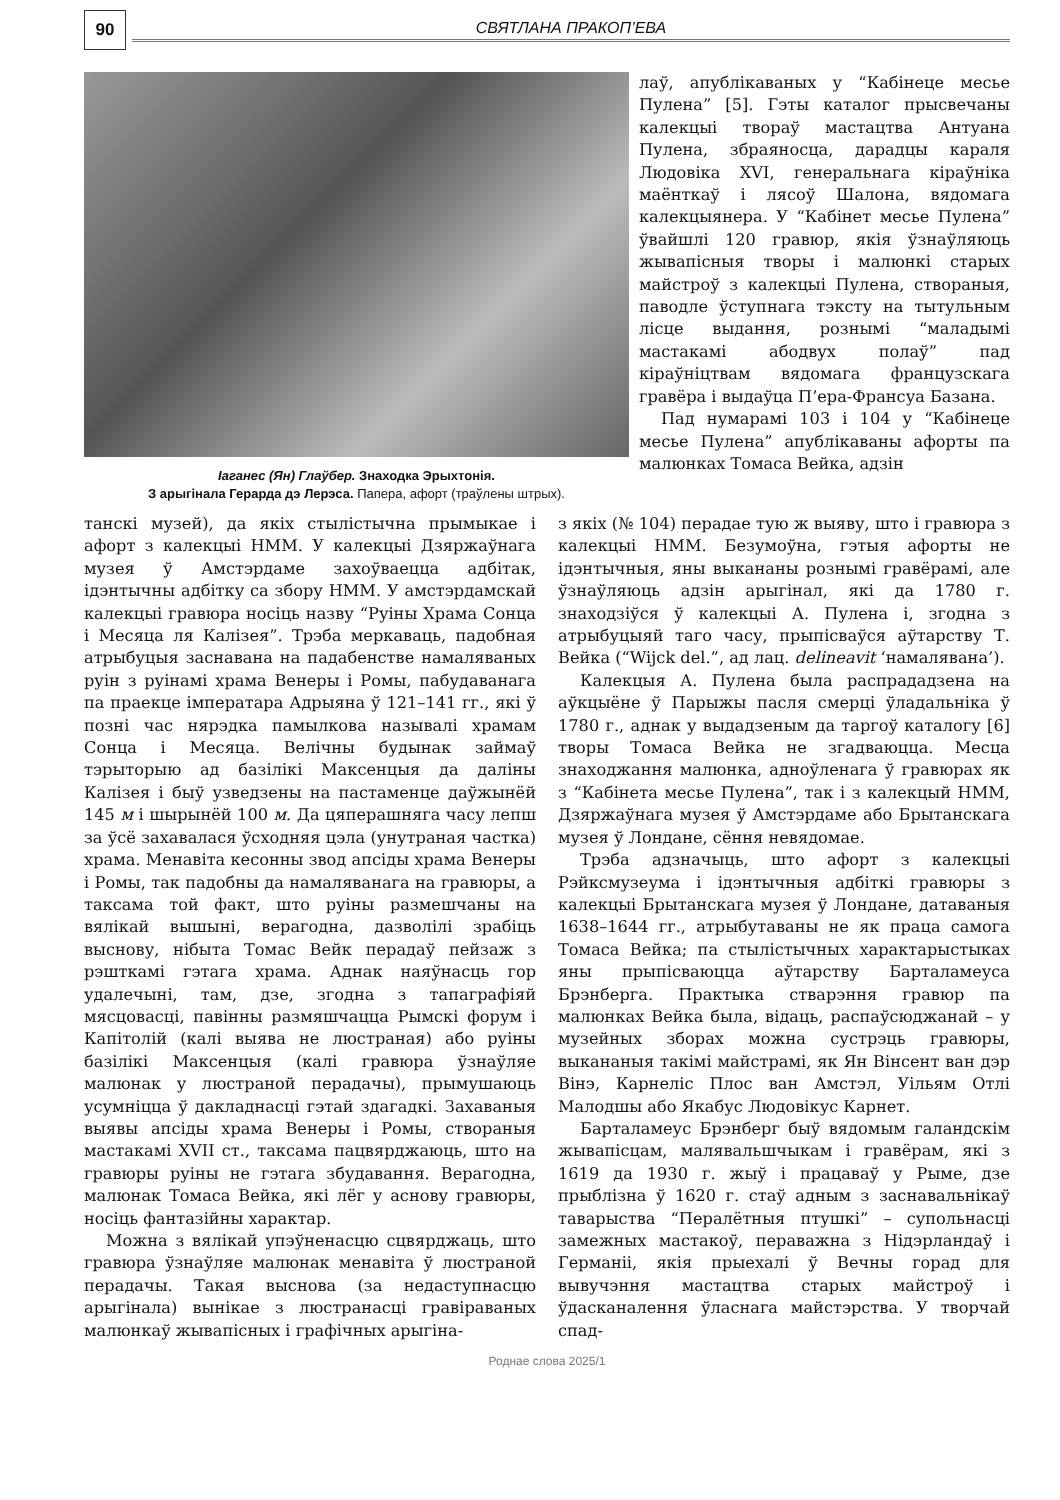90
СВЯТЛАНА ПРАКОП’ЕВА
Іаганес (Ян) Глаўбер. Знаходка Эрыхтонія.
З арыгінала Герарда дэ Лерэса. Папера, афорт (траўлены штрых).
лаў, апублікаваных у “Кабінеце месье Пулена” [5]. Гэты каталог прысвечаны калекцыі твораў мастацтва Антуана Пулена, збраяносца, дарадцы караля Людовіка XVI, генеральнага кіраўніка маёнткаў і лясоў Шалона, вядомага калекцыянера. У “Кабінет месье Пулена” ўвайшлі 120 гравюр, якія ўзнаўляюць жывапісныя творы і малюнкі старых майстроў з калекцыі Пулена, створаныя, паводле ўступнага тэксту на тытульным лісце выдання, рознымі “маладымі мастакамі абодвух полаў” пад кіраўніцтвам вядомага французскага гравёра і выдаўца П’ера-Франсуа Базана.
Пад нумарамі 103 і 104 у “Кабінеце месье Пулена” апублікаваны афорты па малюнках Томаса Вейка, адзін
танскі музей), да якіх стылістычна прымыкае і афорт з калекцыі НММ. У калекцыі Дзяржаўнага музея ў Амстэрдаме захоўваецца адбітак, ідэнтычны адбітку са збору НММ. У амстэрдамскай калекцыі гравюра носіць назву “Руіны Храма Сонца і Месяца ля Калізея”. Трэба меркаваць, падобная атрыбуцыя заснавана на падабенстве намаляваных руін з руінамі храма Венеры і Ромы, пабудаванага па праекце імператара Адрыяна ў 121–141 гг., які ў позні час нярэдка памылкова называлі храмам Сонца і Месяца. Велічны будынак займаў тэрыторыю ад базілікі Максенцыя да даліны Калізея і быў узведзены на пастаменце даўжынёй 145 м і шырынёй 100 м. Да цяперашняга часу лепш за ўсё захавалася ўсходняя цэла (унутраная частка) храма. Менавіта кесонны звод апсіды храма Венеры і Ромы, так падобны да намаляванага на гравюры, а таксама той факт, што руіны размешчаны на вялікай вышыні, верагодна, дазволілі зрабіць выснову, нібыта Томас Вейк перадаў пейзаж з рэшткамі гэтага храма. Аднак наяўнасць гор удалечыні, там, дзе, згодна з тапаграфіяй мясцовасці, павінны размяшчацца Рымскі форум і Капітолій (калі выява не люстраная) або руіны базілікі Максенцыя (калі гравюра ўзнаўляе малюнак у люстраной перадачы), прымушаюць усумніцца ў дакладнасці гэтай здагадкі. Захаваныя выявы апсіды храма Венеры і Ромы, створаныя мастакамі XVII ст., таксама пацвярджаюць, што на гравюры руіны не гэтага збудавання. Верагодна, малюнак Томаса Вейка, які лёг у аснову гравюры, носіць фантазійны характар.
Можна з вялікай упэўненасцю сцвярджаць, што гравюра ўзнаўляе малюнак менавіта ў люстраной перадачы. Такая выснова (за недаступнасцю арыгінала) вынікае з люстранасці гравіраваных малюнкаў жывапісных і графічных арыгіна-
з якіх (№ 104) перадае тую ж выяву, што і гравюра з калекцыі НММ. Безумоўна, гэтыя афорты не ідэнтычныя, яны выкананы рознымі гравёрамі, але ўзнаўляюць адзін арыгінал, які да 1780 г. знаходзіўся ў калекцыі А. Пулена і, згодна з атрыбуцыяй таго часу, прыпісваўся аўтарству Т. Вейка (“Wijck del.”, ад лац. delineavit ‘намалявана’).
Калекцыя А. Пулена была распрададзена на аўкцыёне ў Парыжы пасля смерці ўладальніка ў 1780 г., аднак у выдадзеным да таргоў каталогу [6] творы Томаса Вейка не згадваюцца. Месца знаходжання малюнка, адноўленага ў гравюрах як з “Кабінета месье Пулена”, так і з калекцый НММ, Дзяржаўнага музея ў Амстэрдаме або Брытанскага музея ў Лондане, сёння невядомае.
Трэба адзначыць, што афорт з калекцыі Рэйксмузеума і ідэнтычныя адбіткі гравюры з калекцыі Брытанскага музея ў Лондане, датаваныя 1638–1644 гг., атрыбутаваны не як праца самога Томаса Вейка; па стылістычных характарыстыках яны прыпісваюцца аўтарству Барталамеуса Брэнберга. Практыка стварэння гравюр па малюнках Вейка была, відаць, распаўсюджанай – у музейных зборах можна сустрэць гравюры, выкананыя такімі майстрамі, як Ян Вінсент ван дэр Вінэ, Карнеліс Плос ван Амстэл, Уільям Отлі Малодшы або Якабус Людовікус Карнет.
Барталамеус Брэнберг быў вядомым галандскім жывапісцам, малявальшчыкам і гравёрам, які з 1619 да 1930 г. жыў і працаваў у Рыме, дзе прыблізна ў 1620 г. стаў адным з заснавальнікаў таварыства “Пералётныя птушкі” – супольнасці замежных мастакоў, пераважна з Нідэрландаў і Германіі, якія прыехалі ў Вечны горад для вывучэння мастацтва старых майстроў і ўдасканалення ўласнага майстэрства. У творчай спад-
Роднае слова 2025/1